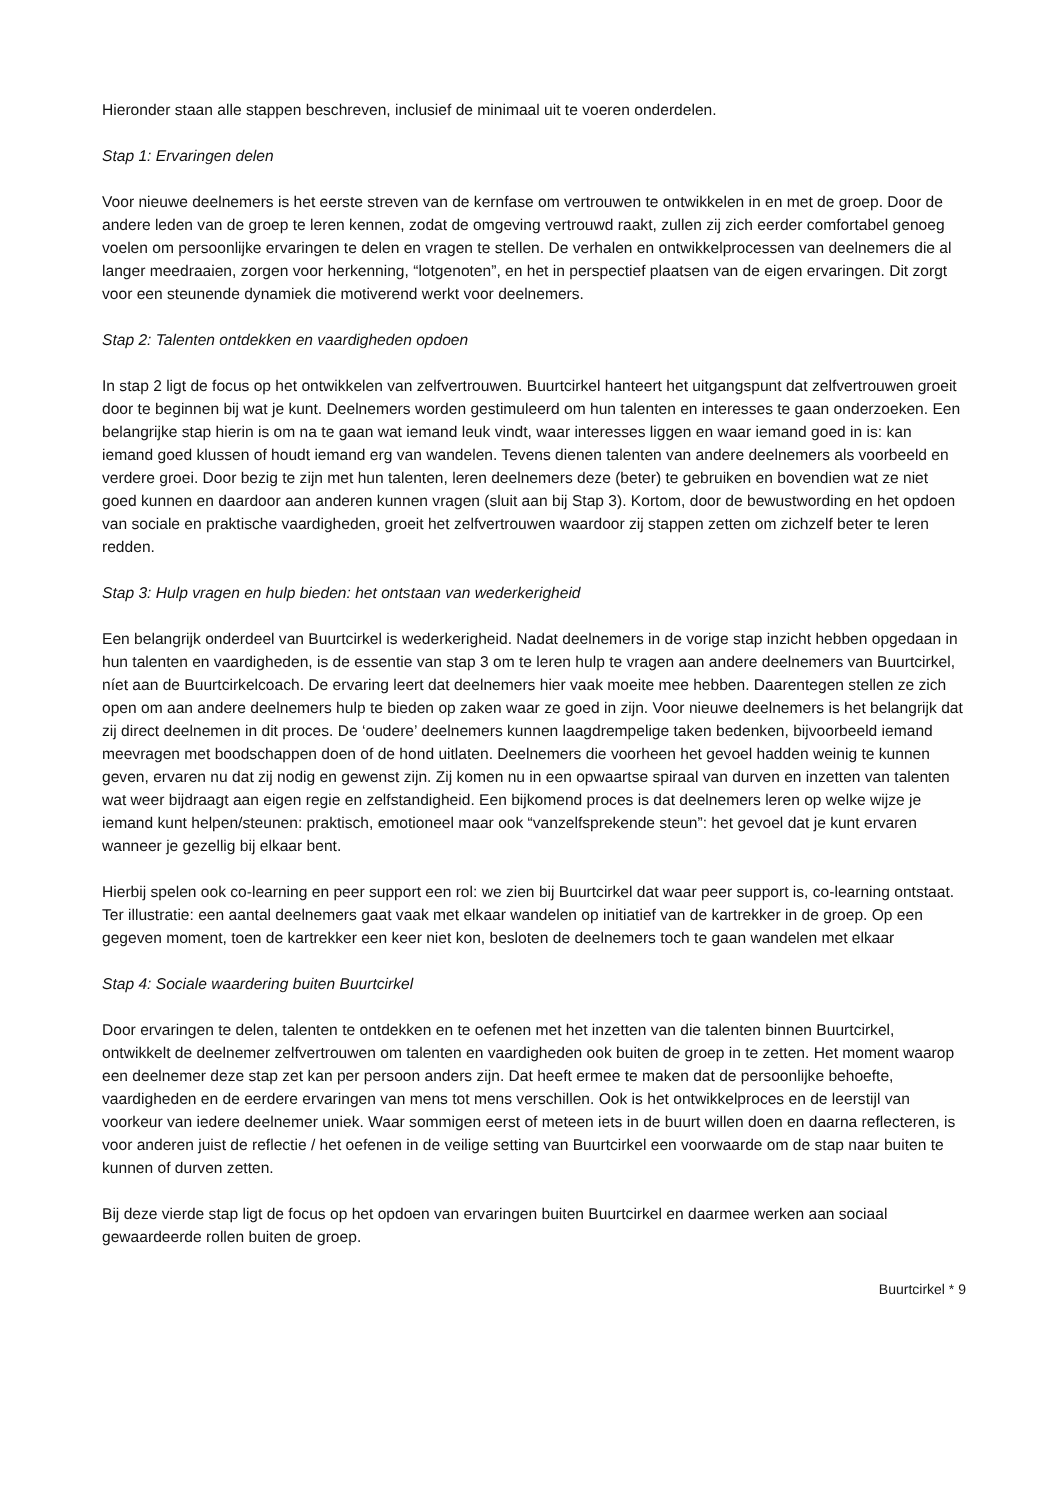Hieronder staan alle stappen beschreven, inclusief de minimaal uit te voeren onderdelen.
Stap 1: Ervaringen delen
Voor nieuwe deelnemers is het eerste streven van de kernfase om vertrouwen te ontwikkelen in en met de groep. Door de andere leden van de groep te leren kennen, zodat de omgeving vertrouwd raakt, zullen zij zich eerder comfortabel genoeg voelen om persoonlijke ervaringen te delen en vragen te stellen. De verhalen en ontwikkelprocessen van deelnemers die al langer meedraaien, zorgen voor herkenning, “lotgenoten”, en het in perspectief plaatsen van de eigen ervaringen. Dit zorgt voor een steunende dynamiek die motiverend werkt voor deelnemers.
Stap 2: Talenten ontdekken en vaardigheden opdoen
In stap 2 ligt de focus op het ontwikkelen van zelfvertrouwen. Buurtcirkel hanteert het uitgangspunt dat zelfvertrouwen groeit door te beginnen bij wat je kunt. Deelnemers worden gestimuleerd om hun talenten en interesses te gaan onderzoeken. Een belangrijke stap hierin is om na te gaan wat iemand leuk vindt, waar interesses liggen en waar iemand goed in is: kan iemand goed klussen of houdt iemand erg van wandelen. Tevens dienen talenten van andere deelnemers als voorbeeld en verdere groei. Door bezig te zijn met hun talenten, leren deelnemers deze (beter) te gebruiken en bovendien wat ze niet goed kunnen en daardoor aan anderen kunnen vragen (sluit aan bij Stap 3). Kortom, door de bewustwording en het opdoen van sociale en praktische vaardigheden, groeit het zelfvertrouwen waardoor zij stappen zetten om zichzelf beter te leren redden.
Stap 3: Hulp vragen en hulp bieden: het ontstaan van wederkerigheid
Een belangrijk onderdeel van Buurtcirkel is wederkerigheid. Nadat deelnemers in de vorige stap inzicht hebben opgedaan in hun talenten en vaardigheden, is de essentie van stap 3 om te leren hulp te vragen aan andere deelnemers van Buurtcirkel, níet aan de Buurtcirkelcoach. De ervaring leert dat deelnemers hier vaak moeite mee hebben. Daarentegen stellen ze zich open om aan andere deelnemers hulp te bieden op zaken waar ze goed in zijn. Voor nieuwe deelnemers is het belangrijk dat zij direct deelnemen in dit proces. De ‘oudere’ deelnemers kunnen laagdrempelige taken bedenken, bijvoorbeeld iemand meevragen met boodschappen doen of de hond uitlaten. Deelnemers die voorheen het gevoel hadden weinig te kunnen geven, ervaren nu dat zij nodig en gewenst zijn. Zij komen nu in een opwaartse spiraal van durven en inzetten van talenten wat weer bijdraagt aan eigen regie en zelfstandigheid. Een bijkomend proces is dat deelnemers leren op welke wijze je iemand kunt helpen/steunen: praktisch, emotioneel maar ook “vanzelfsprekende steun”: het gevoel dat je kunt ervaren wanneer je gezellig bij elkaar bent.
Hierbij spelen ook co-learning en peer support een rol: we zien bij Buurtcirkel dat waar peer support is, co-learning ontstaat. Ter illustratie: een aantal deelnemers gaat vaak met elkaar wandelen op initiatief van de kartrekker in de groep. Op een gegeven moment, toen de kartrekker een keer niet kon, besloten de deelnemers toch te gaan wandelen met elkaar
Stap 4: Sociale waardering buiten Buurtcirkel
Door ervaringen te delen, talenten te ontdekken en te oefenen met het inzetten van die talenten binnen Buurtcirkel, ontwikkelt de deelnemer zelfvertrouwen om talenten en vaardigheden ook buiten de groep in te zetten. Het moment waarop een deelnemer deze stap zet kan per persoon anders zijn. Dat heeft ermee te maken dat de persoonlijke behoefte, vaardigheden en de eerdere ervaringen van mens tot mens verschillen. Ook is het ontwikkelproces en de leerstijl van voorkeur van iedere deelnemer uniek. Waar sommigen eerst of meteen iets in de buurt willen doen en daarna reflecteren, is voor anderen juist de reflectie / het oefenen in de veilige setting van Buurtcirkel een voorwaarde om de stap naar buiten te kunnen of durven zetten.
Bij deze vierde stap ligt de focus op het opdoen van ervaringen buiten Buurtcirkel en daarmee werken aan sociaal gewaardeerde rollen buiten de groep.
Buurtcirkel * 9